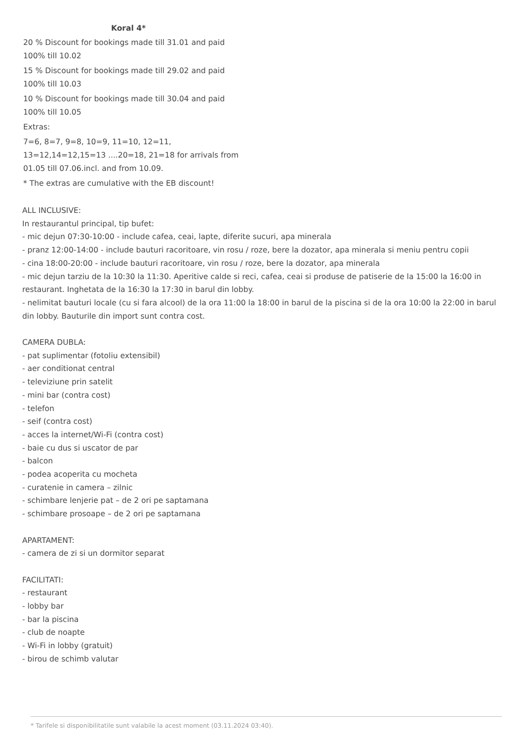Koral 4*
20 % Discount for bookings made till 31.01 and paid 100% till 10.02
15 % Discount for bookings made till 29.02 and paid 100% till 10.03
10 % Discount for bookings made till 30.04 and paid 100% till 10.05
Extras:
7=6, 8=7, 9=8, 10=9, 11=10, 12=11, 13=12,14=12,15=13 ....20=18, 21=18 for arrivals from 01.05 till 07.06.incl. and from 10.09.
* The extras are cumulative with the EB discount!
ALL INCLUSIVE:
In restaurantul principal, tip bufet:
- mic dejun 07:30-10:00 - include cafea, ceai, lapte, diferite sucuri, apa minerala
- pranz 12:00-14:00 - include bauturi racoritoare, vin rosu / roze, bere la dozator, apa minerala si meniu pentru copii
- cina 18:00-20:00 - include bauturi racoritoare, vin rosu / roze, bere la dozator, apa minerala
- mic dejun tarziu de la 10:30 la 11:30. Aperitive calde si reci, cafea, ceai si produse de patiserie de la 15:00 la 16:00 in restaurant. Inghetata de la 16:30 la 17:30 in barul din lobby.
- nelimitat bauturi locale (cu si fara alcool) de la ora 11:00 la 18:00 in barul de la piscina si de la ora 10:00 la 22:00 in barul din lobby. Bauturile din import sunt contra cost.
CAMERA DUBLA:
- pat suplimentar (fotoliu extensibil)
- aer conditionat central
- televiziune prin satelit
- mini bar (contra cost)
- telefon
- seif (contra cost)
- acces la internet/Wi-Fi (contra cost)
- baie cu dus si uscator de par
- balcon
- podea acoperita cu mocheta
- curatenie in camera – zilnic
- schimbare lenjerie pat – de 2 ori pe saptamana
- schimbare prosoape – de 2 ori pe saptamana
APARTAMENT:
- camera de zi si un dormitor separat
FACILITATI:
- restaurant
- lobby bar
- bar la piscina
- club de noapte
- Wi-Fi in lobby (gratuit)
- birou de schimb valutar
* Tarifele si disponibilitatile sunt valabile la acest moment (03.11.2024 03:40).